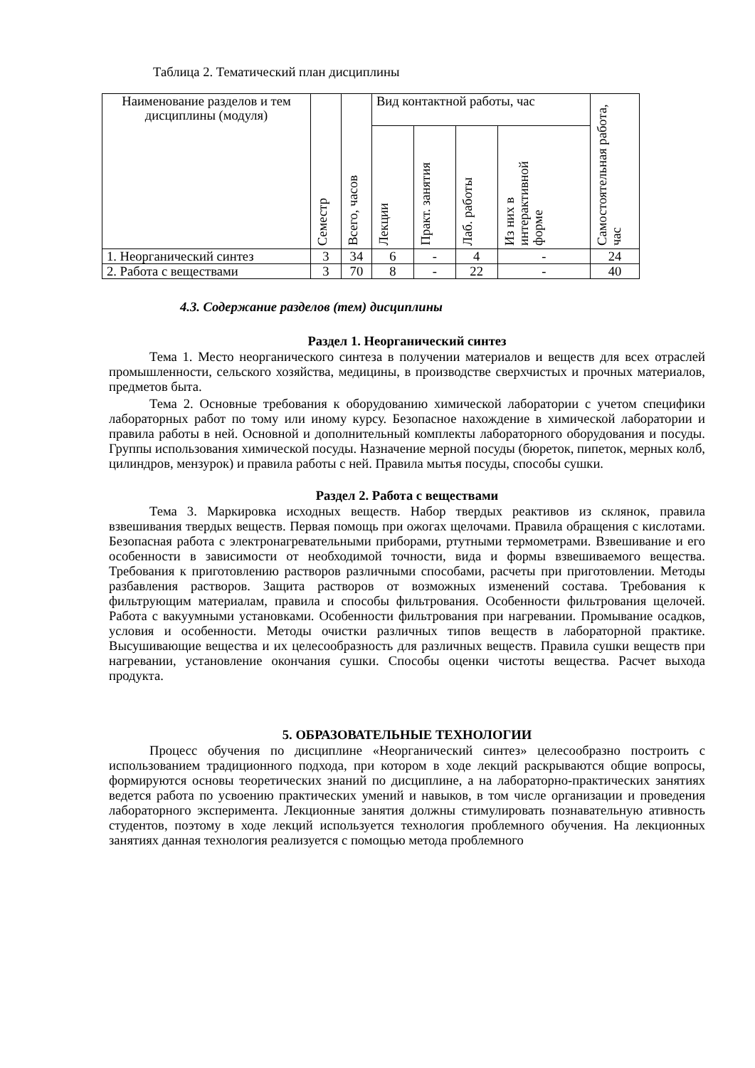Таблица 2. Тематический план дисциплины
| Наименование разделов и тем дисциплины (модуля) | Семестр | Всего, часов | Вид контактной работы, час | | | | Самостоятельная работа, час |
| | | | Лекции | Практ. занятия | Лаб. работы | Из них в интерактивной форме | |
| 1. Неорганический синтез | 3 | 34 | 6 | - | 4 | - | 24 |
| 2. Работа с веществами | 3 | 70 | 8 | - | 22 | - | 40 |
4.3. Содержание разделов (тем) дисциплины
Раздел 1. Неорганический синтез
Тема 1. Место неорганического синтеза в получении материалов и веществ для всех отраслей промышленности, сельского хозяйства, медицины, в производстве сверхчистых и прочных материалов, предметов быта.
Тема 2. Основные требования к оборудованию химической лаборатории с учетом специфики лабораторных работ по тому или иному курсу. Безопасное нахождение в химической лаборатории и правила работы в ней. Основной и дополнительный комплекты лабораторного оборудования и посуды. Группы использования химической посуды. Назначение мерной посуды (бюреток, пипеток, мерных колб, цилиндров, мензурок) и правила работы с ней. Правила мытья посуды, способы сушки.
Раздел 2. Работа с веществами
Тема 3. Маркировка исходных веществ. Набор твердых реактивов из склянок, правила взвешивания твердых веществ. Первая помощь при ожогах щелочами. Правила обращения с кислотами. Безопасная работа с электронагревательными приборами, ртутными термометрами. Взвешивание и его особенности в зависимости от необходимой точности, вида и формы взвешиваемого вещества. Требования к приготовлению растворов различными способами, расчеты при приготовлении. Методы разбавления растворов. Защита растворов от возможных изменений состава. Требования к фильтрующим материалам, правила и способы фильтрования. Особенности фильтрования щелочей. Работа с вакуумными установками. Особенности фильтрования при нагревании. Промывание осадков, условия и особенности. Методы очистки различных типов веществ в лабораторной практике. Высушивающие вещества и их целесообразность для различных веществ. Правила сушки веществ при нагревании, установление окончания сушки. Способы оценки чистоты вещества. Расчет выхода продукта.
5. ОБРАЗОВАТЕЛЬНЫЕ ТЕХНОЛОГИИ
Процесс обучения по дисциплине «Неорганический синтез» целесообразно построить с использованием традиционного подхода, при котором в ходе лекций раскрываются общие вопросы, формируются основы теоретических знаний по дисциплине, а на лабораторно-практических занятиях ведется работа по усвоению практических умений и навыков, в том числе организации и проведения лабораторного эксперимента. Лекционные занятия должны стимулировать познавательную ативность студентов, поэтому в ходе лекций используется технология проблемного обучения. На лекционных занятиях данная технология реализуется с помощью метода проблемного